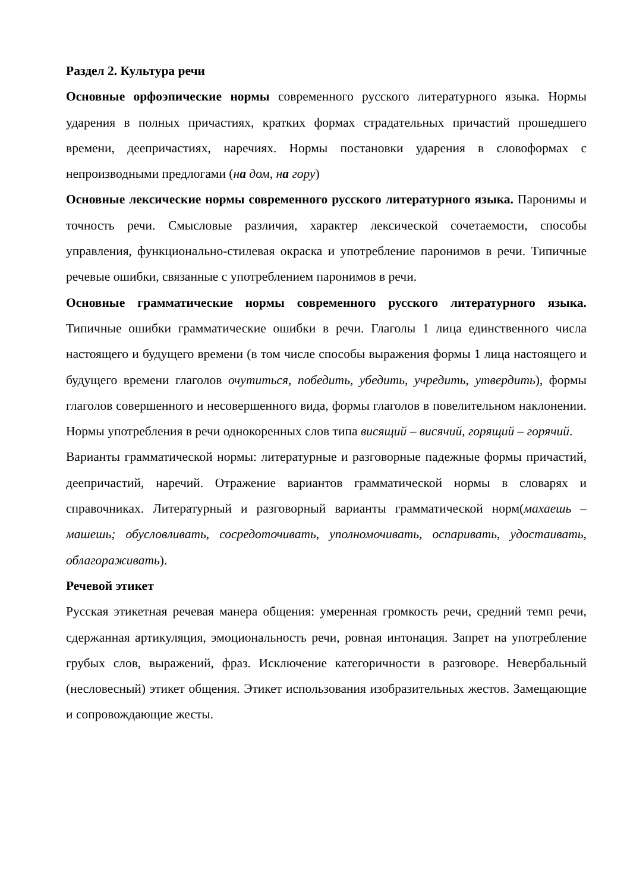Раздел 2. Культура речи
Основные орфоэпические нормы современного русского литературного языка. Нормы ударения в полных причастиях, кратких формах страдательных причастий прошедшего времени, деепричастиях, наречиях. Нормы постановки ударения в словоформах с непроизводными предлогами (на дом, на гору)
Основные лексические нормы современного русского литературного языка. Паронимы и точность речи. Смысловые различия, характер лексической сочетаемости, способы управления, функционально-стилевая окраска и употребление паронимов в речи. Типичные речевые ошибки, связанные с употреблением паронимов в речи.
Основные грамматические нормы современного русского литературного языка. Типичные ошибки грамматические ошибки в речи. Глаголы 1 лица единственного числа настоящего и будущего времени (в том числе способы выражения формы 1 лица настоящего и будущего времени глаголов очутиться, победить, убедить, учредить, утвердить), формы глаголов совершенного и несовершенного вида, формы глаголов в повелительном наклонении. Нормы употребления в речи однокоренных слов типа висящий – висячий, горящий – горячий.
Варианты грамматической нормы: литературные и разговорные падежные формы причастий, деепричастий, наречий. Отражение вариантов грамматической нормы в словарях и справочниках. Литературный и разговорный варианты грамматической норм(махаешь – машешь; обусловливать, сосредоточивать, уполномочивать, оспаривать, удостаивать, облагораживать).
Речевой этикет
Русская этикетная речевая манера общения: умеренная громкость речи, средний темп речи, сдержанная артикуляция, эмоциональность речи, ровная интонация. Запрет на употребление грубых слов, выражений, фраз. Исключение категоричности в разговоре. Невербальный (несловесный) этикет общения. Этикет использования изобразительных жестов. Замещающие и сопровождающие жесты.